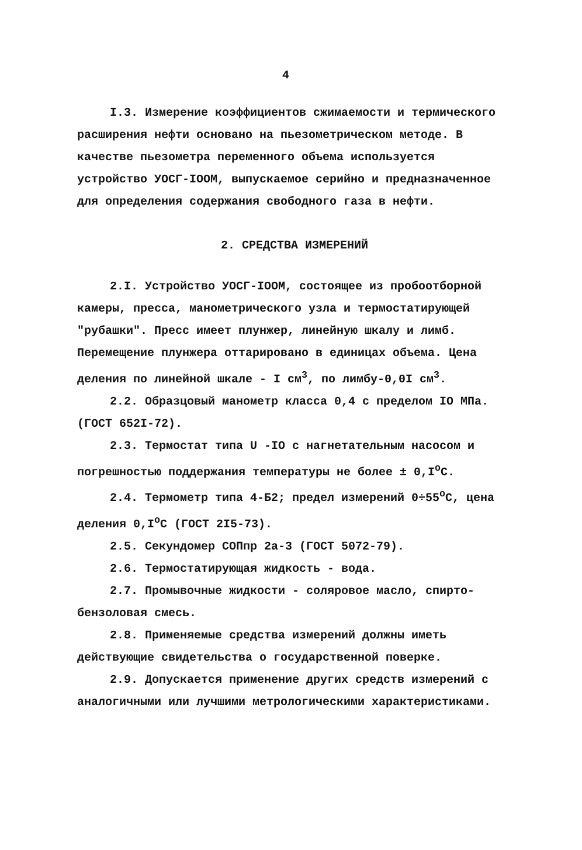4
I.3. Измерение коэффициентов сжимаемости и термического расширения нефти основано на пьезометрическом методе. В качестве пьезометра переменного объема используется устройство УОСГ-IООМ, выпускаемое серийно и предназначенное для определения содержания свободного газа в нефти.
2. СРЕДСТВА ИЗМЕРЕНИЙ
2.I. Устройство УОСГ-IООМ, состоящее из пробоотборной камеры, пресса, манометрического узла и термостатирующей "рубашки". Пресс имеет плунжер, линейную шкалу и лимб. Перемещение плунжера оттарировано в единицах объема. Цена деления по линейной шкале - I см<sup>3</sup>, по лимбу-0,0I см<sup>3</sup>.
2.2. Образцовый манометр класса 0,4 с пределом IО МПа. (ГОСТ 652I-72).
2.3. Термостат типа U -IО с нагнетательным насосом и погрешностью поддержания температуры не более ± 0,I<sup>o</sup>C.
2.4. Термометр типа 4-Б2; предел измерений 0÷55<sup>o</sup>C, цена деления 0,I<sup>o</sup>C (ГОСТ 2I5-73).
2.5. Секундомер СОПпр 2а-3 (ГОСТ 5072-79).
2.6. Термостатирующая жидкость - вода.
2.7. Промывочные жидкости - соляровое масло, спирто-бензоловая смесь.
2.8. Применяемые средства измерений должны иметь действующие свидетельства о государственной поверке.
2.9. Допускается применение других средств измерений с аналогичными или лучшими метрологическими характеристиками.